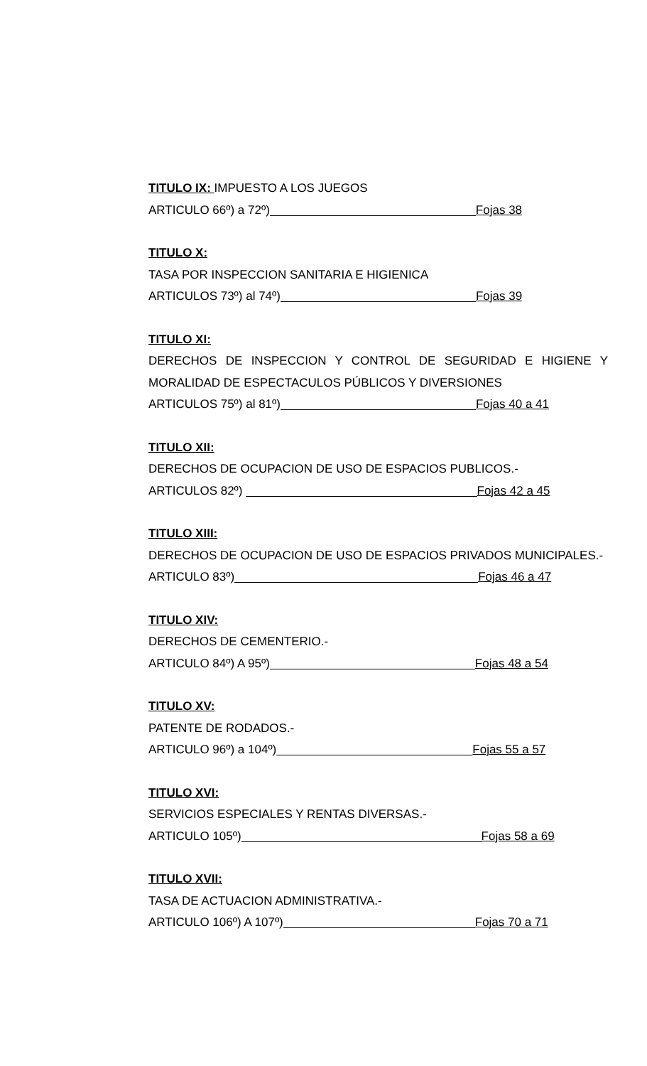TITULO IX: IMPUESTO A LOS JUEGOS
ARTICULO 66º) a 72º) Fojas 38
TITULO X:
TASA POR INSPECCION SANITARIA E HIGIENICA
ARTICULOS 73º) al 74º) Fojas 39
TITULO XI:
DERECHOS DE INSPECCION Y CONTROL DE SEGURIDAD E HIGIENE Y MORALIDAD DE ESPECTACULOS PÚBLICOS Y DIVERSIONES
ARTICULOS 75º) al 81º) Fojas 40 a 41
TITULO XII:
DERECHOS DE OCUPACION DE USO DE ESPACIOS PUBLICOS.-
ARTICULOS 82º) Fojas 42 a 45
TITULO XIII:
DERECHOS DE OCUPACION DE USO DE ESPACIOS PRIVADOS MUNICIPALES.-
ARTICULO 83º) Fojas 46 a 47
TITULO XIV:
DERECHOS DE CEMENTERIO.-
ARTICULO 84º) A 95º) Fojas 48 a 54
TITULO XV:
PATENTE DE RODADOS.-
ARTICULO 96º) a 104º) Fojas 55 a 57
TITULO XVI:
SERVICIOS ESPECIALES Y RENTAS DIVERSAS.-
ARTICULO 105º) Fojas 58 a 69
TITULO XVII:
TASA DE ACTUACION ADMINISTRATIVA.-
ARTICULO 106º) A 107º) Fojas 70 a 71